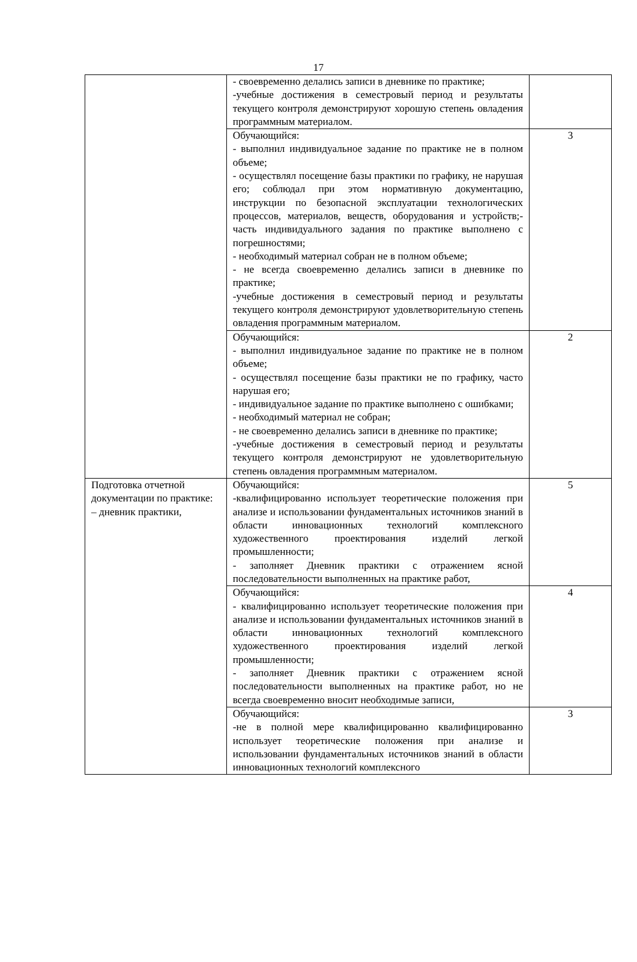17
| | - своевременно делались записи в дневнике по практике; -учебные достижения в семестровый период и результаты текущего контроля демонстрируют хорошую степень овладения программным материалом. | |
| | Обучающийся: - выполнил индивидуальное задание по практике не в полном объеме; - осуществлял посещение базы практики по графику, не нарушая его; соблюдал при этом нормативную документацию, инструкции по безопасной эксплуатации технологических процессов, материалов, веществ, оборудования и устройств;- часть индивидуального задания по практике выполнено с погрешностями; - необходимый материал собран не в полном объеме; - не всегда своевременно делались записи в дневнике по практике; -учебные достижения в семестровый период и результаты текущего контроля демонстрируют удовлетворительную степень овладения программным материалом. | 3 |
| | Обучающийся: - выполнил индивидуальное задание по практике не в полном объеме; - осуществлял посещение базы практики не по графику, часто нарушая его; - индивидуальное задание по практике выполнено с ошибками; - необходимый материал не собран; - не своевременно делались записи в дневнике по практике; -учебные достижения в семестровый период и результаты текущего контроля демонстрируют не удовлетворительную степень овладения программным материалом. | 2 |
| Подготовка отчетной документации по практике: – дневник практики, | Обучающийся: -квалифицированно использует теоретические положения при анализе и использовании фундаментальных источников знаний в области инновационных технологий комплексного художественного проектирования изделий легкой промышленности; - заполняет Дневник практики с отражением ясной последовательности выполненных на практике работ, | 5 |
| | Обучающийся: - квалифицированно использует теоретические положения при анализе и использовании фундаментальных источников знаний в области инновационных технологий комплексного художественного проектирования изделий легкой промышленности; - заполняет Дневник практики с отражением ясной последовательности выполненных на практике работ, но не всегда своевременно вносит необходимые записи, | 4 |
| | Обучающийся: -не в полной мере квалифицированно квалифицированно использует теоретические положения при анализе и использовании фундаментальных источников знаний в области инновационных технологий комплексного | 3 |